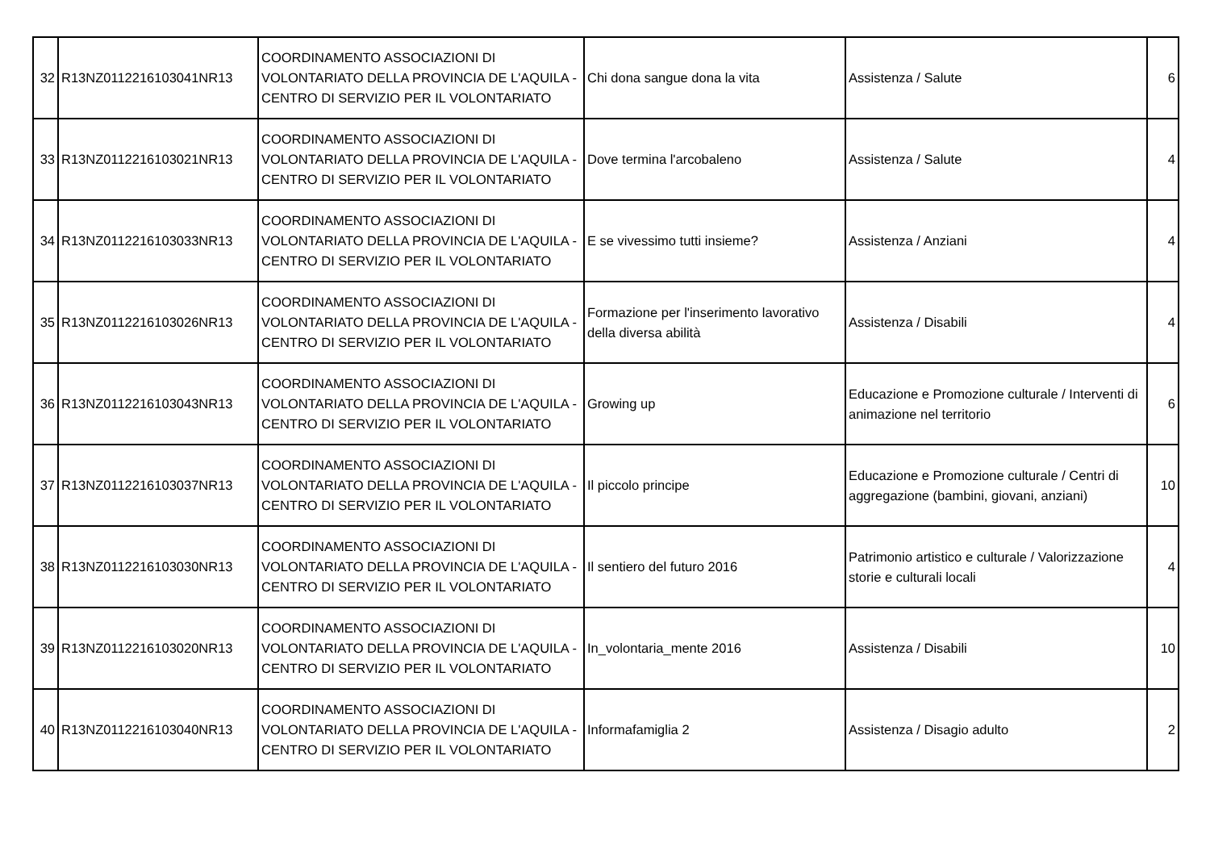| 32 | R13NZ0112216103041NR13 | COORDINAMENTO ASSOCIAZIONI DI VOLONTARIATO DELLA PROVINCIA DE L'AQUILA - CENTRO DI SERVIZIO PER IL VOLONTARIATO | Chi dona sangue dona la vita | Assistenza / Salute | 6 |
| 33 | R13NZ0112216103021NR13 | COORDINAMENTO ASSOCIAZIONI DI VOLONTARIATO DELLA PROVINCIA DE L'AQUILA - CENTRO DI SERVIZIO PER IL VOLONTARIATO | Dove termina l'arcobaleno | Assistenza / Salute | 4 |
| 34 | R13NZ0112216103033NR13 | COORDINAMENTO ASSOCIAZIONI DI VOLONTARIATO DELLA PROVINCIA DE L'AQUILA - CENTRO DI SERVIZIO PER IL VOLONTARIATO | E se vivessimo tutti insieme? | Assistenza / Anziani | 4 |
| 35 | R13NZ0112216103026NR13 | COORDINAMENTO ASSOCIAZIONI DI VOLONTARIATO DELLA PROVINCIA DE L'AQUILA - CENTRO DI SERVIZIO PER IL VOLONTARIATO | Formazione per l'inserimento lavorativo della diversa abilità | Assistenza / Disabili | 4 |
| 36 | R13NZ0112216103043NR13 | COORDINAMENTO ASSOCIAZIONI DI VOLONTARIATO DELLA PROVINCIA DE L'AQUILA - CENTRO DI SERVIZIO PER IL VOLONTARIATO | Growing up | Educazione e Promozione culturale / Interventi di animazione nel territorio | 6 |
| 37 | R13NZ0112216103037NR13 | COORDINAMENTO ASSOCIAZIONI DI VOLONTARIATO DELLA PROVINCIA DE L'AQUILA - CENTRO DI SERVIZIO PER IL VOLONTARIATO | Il piccolo principe | Educazione e Promozione culturale / Centri di aggregazione (bambini, giovani, anziani) | 10 |
| 38 | R13NZ0112216103030NR13 | COORDINAMENTO ASSOCIAZIONI DI VOLONTARIATO DELLA PROVINCIA DE L'AQUILA - CENTRO DI SERVIZIO PER IL VOLONTARIATO | Il sentiero del futuro 2016 | Patrimonio artistico e culturale / Valorizzazione storie e culturali locali | 4 |
| 39 | R13NZ0112216103020NR13 | COORDINAMENTO ASSOCIAZIONI DI VOLONTARIATO DELLA PROVINCIA DE L'AQUILA - CENTRO DI SERVIZIO PER IL VOLONTARIATO | In_volontaria_mente 2016 | Assistenza / Disabili | 10 |
| 40 | R13NZ0112216103040NR13 | COORDINAMENTO ASSOCIAZIONI DI VOLONTARIATO DELLA PROVINCIA DE L'AQUILA - CENTRO DI SERVIZIO PER IL VOLONTARIATO | Informafamiglia 2 | Assistenza / Disagio adulto | 2 |